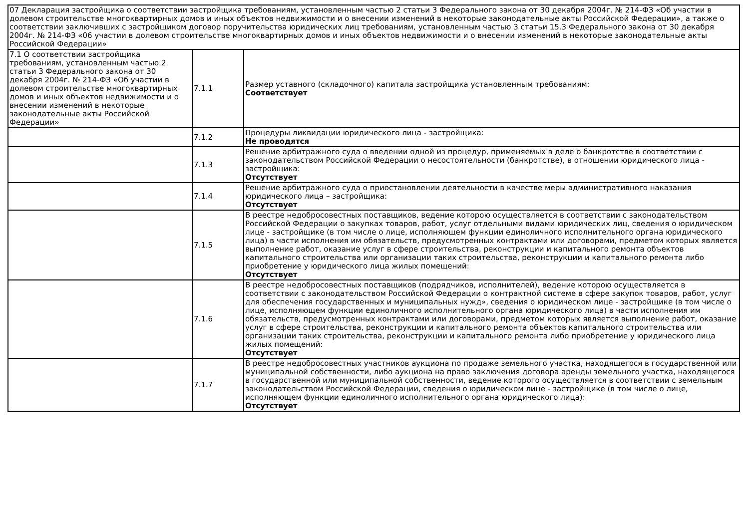| 07 Декларация застройщика о соответствии застройщика требованиям, установленным частью 2 статьи 3 Федерального закона от 30 декабря 2004г. № 214-ФЗ «Об участии в долевом строительстве многоквартирных домов и иных объектов недвижимости и о внесении изменений в некоторые законодательные акты Российской Федерации», а также о соответствии заключивших с застройщиком договор поручительства юридических лиц требованиям, установленным частью 3 статьи 15.3 Федерального закона от 30 декабря 2004г. № 214-ФЗ «06 участии в долевом строительстве многоквартирных домов и иных объектов недвижимости и о внесении изменений в некоторые законодательные акты Российской Федерации» | | |
| 7.1 О соответствии застройщика требованиям, установленным частью 2 статьи 3 Федерального закона от 30 декабря 2004г. № 214-ФЗ «Об участии в долевом строительстве многоквартирных домов и иных объектов недвижимости и о внесении изменений в некоторые законодательные акты Российской Федерации» | 7.1.1 | Размер уставного (складочного) капитала застройщика установленным требованиям: Соответствует |
| | 7.1.2 | Процедуры ликвидации юридического лица - застройщика: Не проводятся |
| | 7.1.3 | Решение арбитражного суда о введении одной из процедур, применяемых в деле о банкротстве в соответствии с законодательством Российской Федерации о несостоятельности (банкротстве), в отношении юридического лица - застройщика: Отсутствует |
| | 7.1.4 | Решение арбитражного суда о приостановлении деятельности в качестве меры административного наказания юридического лица – застройщика: Отсутствует |
| | 7.1.5 | В реестре недобросовестных поставщиков, ведение которою осуществляется в соответствии с законодательством Российской Федерации о закупках товаров, работ, услуг отдельными видами юридических лиц, сведения о юридическом лице - застройщике (в том числе о лице, исполняющем функции единоличного исполнительного органа юридического лица) в части исполнения им обязательств, предусмотренных контрактами или договорами, предметом которых является выполнение работ, оказание услуг в сфере строительства, реконструкции и капитального ремонта объектов капитального строительства или организации таких строительства, реконструкции и капитального ремонта либо приобретение у юридического лица жилых помещений: Отсутствует |
| | 7.1.6 | В реестре недобросовестных поставщиков (подрядчиков, исполнителей), ведение которою осуществляется в соответствии с законодательством Российской Федерации о контрактной системе в сфере закупок товаров, работ, услуг для обеспечения государственных и муниципальных нужд», сведения о юридическом лице - застройщике (в том числе о лице, исполняющем функции единоличного исполнительного органа юридического лица) в части исполнения им обязательств, предусмотренных контрактами или договорами, предметом которых является выполнение работ, оказание услуг в сфере строительства, реконструкции и капитального ремонта объектов капитального строительства или организации таких строительства, реконструкции и капитального ремонта либо приобретение у юридического лица жилых помещений: Отсутствует |
| | 7.1.7 | В реестре недобросовестных участников аукциона по продаже земельного участка, находящегося в государственной или муниципальной собственности, либо аукциона на право заключения договора аренды земельного участка, находящегося в государственной или муниципальной собственности, ведение которого осуществляется в соответствии с земельным законодательством Российской Федерации, сведения о юридическом лице - застройщике (в том числе о лице, исполняющем функции единоличного исполнительного органа юридического лица): Отсутствует |